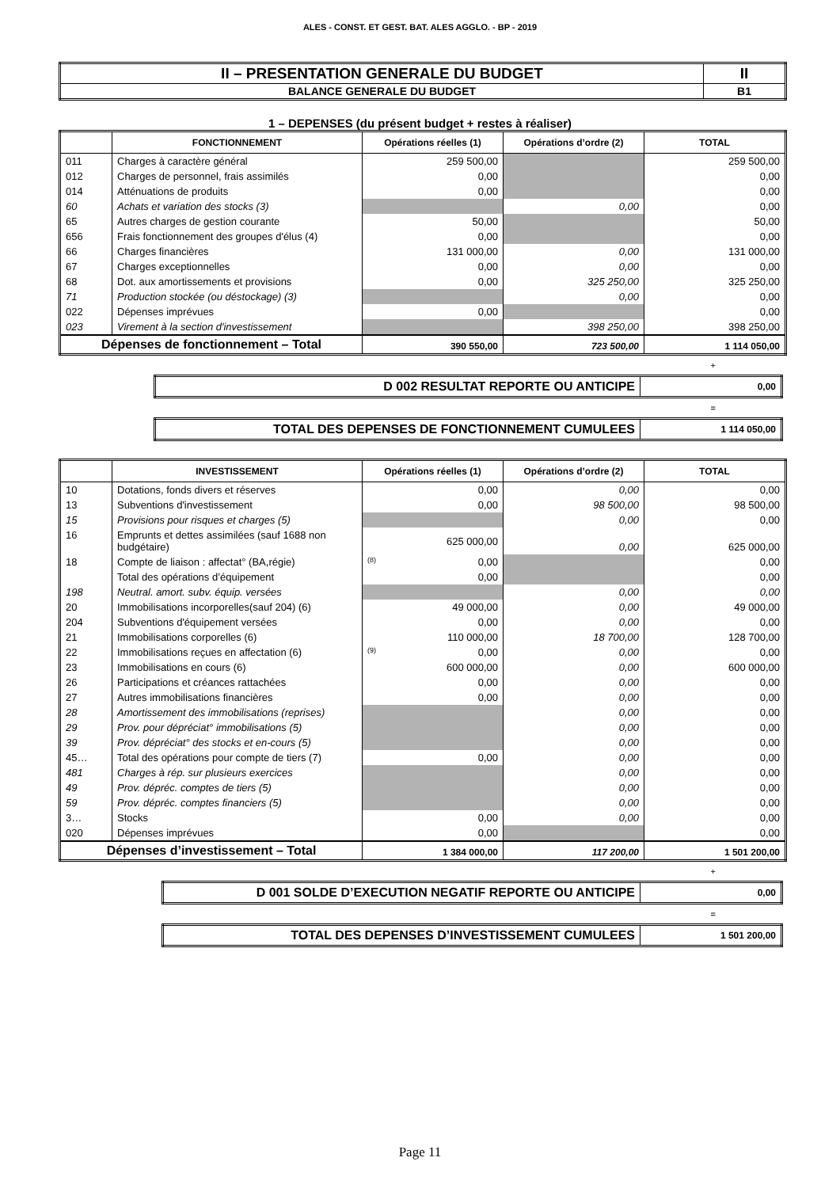ALES - CONST. ET GEST. BAT. ALES AGGLO. - BP - 2019
| II – PRESENTATION GENERALE DU BUDGET | II |
| BALANCE GENERALE DU BUDGET | B1 |
1 – DEPENSES (du présent budget + restes à réaliser)
| | FONCTIONNEMENT | Opérations réelles (1) | Opérations d’ordre (2) | TOTAL |
| --- | --- | --- | --- | --- |
| 011 | Charges à caractère général | 259 500,00 | | 259 500,00 |
| 012 | Charges de personnel, frais assimilés | 0,00 | | 0,00 |
| 014 | Atténuations de produits | 0,00 | | 0,00 |
| 60 | Achats et variation des stocks (3) | | 0,00 | 0,00 |
| 65 | Autres charges de gestion courante | 50,00 | | 50,00 |
| 656 | Frais fonctionnement des groupes d'élus (4) | 0,00 | | 0,00 |
| 66 | Charges financières | 131 000,00 | 0,00 | 131 000,00 |
| 67 | Charges exceptionnelles | 0,00 | 0,00 | 0,00 |
| 68 | Dot. aux amortissements et provisions | 0,00 | 325 250,00 | 325 250,00 |
| 71 | Production stockée (ou déstockage) (3) | | 0,00 | 0,00 |
| 022 | Dépenses imprévues | 0,00 | | 0,00 |
| 023 | Virement à la section d'investissement | | 398 250,00 | 398 250,00 |
| Dépenses de fonctionnement – Total | | 390 550,00 | 723 500,00 | 1 114 050,00 |
+
| D 002 RESULTAT REPORTE OU ANTICIPE | 0,00 |
=
| TOTAL DES DEPENSES DE FONCTIONNEMENT CUMULEES | 1 114 050,00 |
| | INVESTISSEMENT | Opérations réelles (1) | Opérations d’ordre (2) | TOTAL |
| --- | --- | --- | --- | --- |
| 10 | Dotations, fonds divers et réserves | 0,00 | 0,00 | 0,00 |
| 13 | Subventions d'investissement | 0,00 | 98 500,00 | 98 500,00 |
| 15 | Provisions pour risques et charges (5) | | 0,00 | 0,00 |
| 16 | Emprunts et dettes assimilées (sauf 1688 non budgétaire) | 625 000,00 | 0,00 | 625 000,00 |
| 18 | Compte de liaison : affectat° (BA,régie) | (8) 0,00 | | 0,00 |
| | Total des opérations d’équipement | 0,00 | | 0,00 |
| 198 | Neutral. amort. subv. équip. versées | | 0,00 | 0,00 |
| 20 | Immobilisations incorporelles(sauf 204) (6) | 49 000,00 | 0,00 | 49 000,00 |
| 204 | Subventions d'équipement versées | 0,00 | 0,00 | 0,00 |
| 21 | Immobilisations corporelles (6) | 110 000,00 | 18 700,00 | 128 700,00 |
| 22 | Immobilisations reçues en affectation (6) | (9) 0,00 | 0,00 | 0,00 |
| 23 | Immobilisations en cours (6) | 600 000,00 | 0,00 | 600 000,00 |
| 26 | Participations et créances rattachées | 0,00 | 0,00 | 0,00 |
| 27 | Autres immobilisations financières | 0,00 | 0,00 | 0,00 |
| 28 | Amortissement des immobilisations (reprises) | | 0,00 | 0,00 |
| 29 | Prov. pour dépréciat° immobilisations (5) | | 0,00 | 0,00 |
| 39 | Prov. dépréciat° des stocks et en-cours (5) | | 0,00 | 0,00 |
| 45… | Total des opérations pour compte de tiers (7) | 0,00 | 0,00 | 0,00 |
| 481 | Charges à rép. sur plusieurs exercices | | 0,00 | 0,00 |
| 49 | Prov. dépréc. comptes de tiers (5) | | 0,00 | 0,00 |
| 59 | Prov. dépréc. comptes financiers (5) | | 0,00 | 0,00 |
| 3… | Stocks | 0,00 | 0,00 | 0,00 |
| 020 | Dépenses imprévues | 0,00 | | 0,00 |
| Dépenses d’investissement – Total | | 1 384 000,00 | 117 200,00 | 1 501 200,00 |
+
| D 001 SOLDE D’EXECUTION NEGATIF REPORTE OU ANTICIPE | 0,00 |
=
| TOTAL DES DEPENSES D’INVESTISSEMENT CUMULEES | 1 501 200,00 |
Page 11